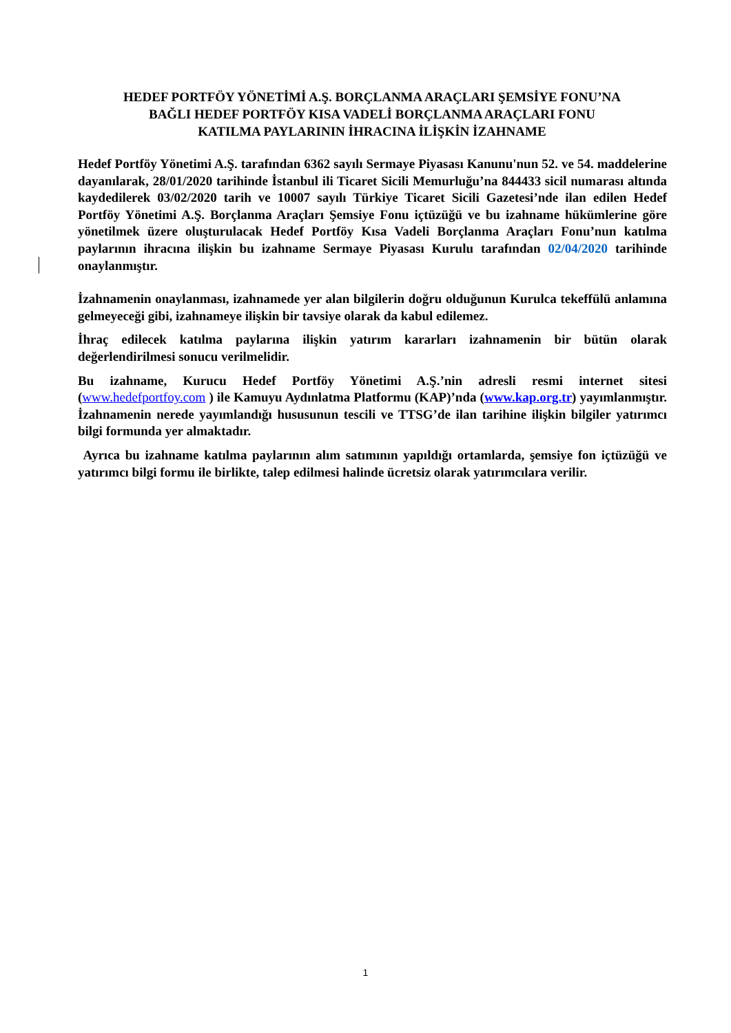HEDEF PORTFÖY YÖNETİMİ A.Ş. BORÇLANMA ARAÇLARI ŞEMSİYE FONU’NA
BAĞLI HEDEF PORTFÖY KISA VADELİ BORÇLANMA ARAÇLARI FONU
KATILMA PAYLARININ İHRACINA İLİŞKİN İZAHNAME
Hedef Portföy Yönetimi A.Ş. tarafından 6362 sayılı Sermaye Piyasası Kanunu'nun 52. ve 54. maddelerine dayanılarak, 28/01/2020 tarihinde İstanbul ili Ticaret Sicili Memurluğu’na 844433 sicil numarası altında kaydedilerek 03/02/2020 tarih ve 10007 sayılı Türkiye Ticaret Sicili Gazetesi’nde ilan edilen Hedef Portföy Yönetimi A.Ş. Borçlanma Araçları Şemsiye Fonu içtüzüğü ve bu izahname hükümlerine göre yönetilmek üzere oluşturulacak Hedef Portföy Kısa Vadeli Borçlanma Araçları Fonu’nun katılma paylarının ihracına ilişkin bu izahname Sermaye Piyasası Kurulu tarafından 02/04/2020 tarihinde onaylanmıştır.
İzahnamenin onaylanması, izahnamede yer alan bilgilerin doğru olduğunun Kurulca tekeffülü anlamına gelmeyeceği gibi, izahnameye ilişkin bir tavsiye olarak da kabul edilemez.
İhraç edilecek katılma paylarına ilişkin yatırım kararları izahnamenin bir bütün olarak değerlendirilmesi sonucu verilmelidir.
Bu izahname, Kurucu Hedef Portföy Yönetimi A.Ş.’nin adresli resmi internet sitesi (www.hedefportfoy.com ) ile Kamuyu Aydınlatma Platformu (KAP)’nda (www.kap.org.tr) yayımlanmıştır. İzahnamenin nerede yayımlandığı hususunun tescili ve TTSG’de ilan tarihine ilişkin bilgiler yatırımcı bilgi formunda yer almaktadır.
Ayrıca bu izahname katılma paylarının alım satımının yapıldığı ortamlarda, şemsiye fon içtüzüğü ve yatırımcı bilgi formu ile birlikte, talep edilmesi halinde ücretsiz olarak yatırımcılara verilir.
1